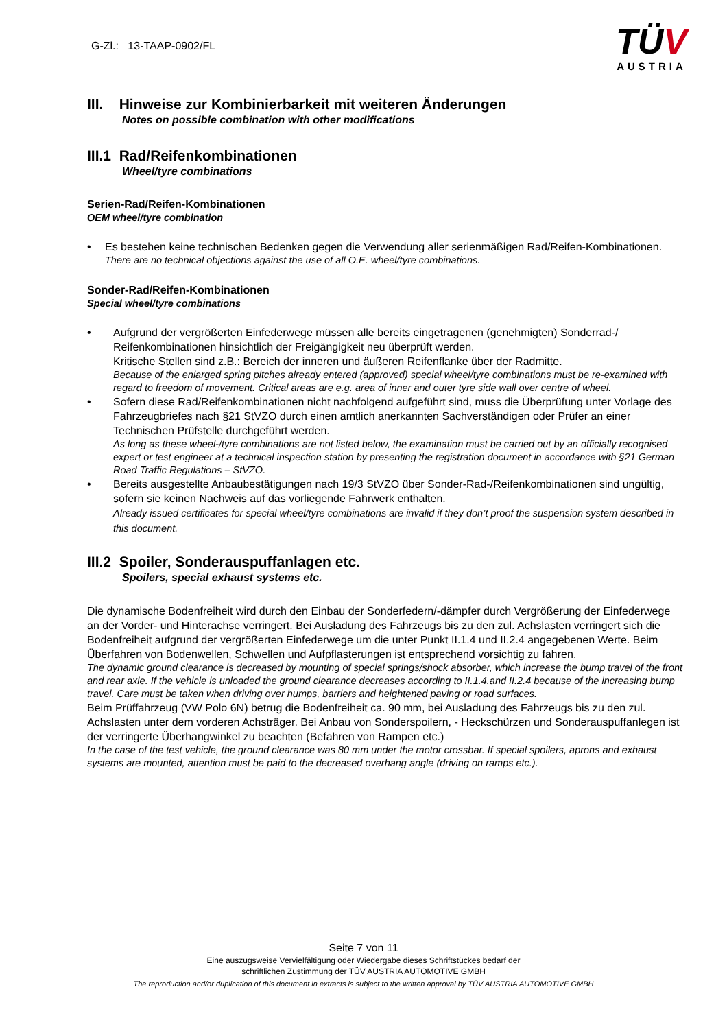G-Zl.: 13-TAAP-0902/FL
TÜV
AUSTRIA
III. Hinweise zur Kombinierbarkeit mit weiteren Änderungen
Notes on possible combination with other modifications
III.1 Rad/Reifenkombinationen
Wheel/tyre combinations
Serien-Rad/Reifen-Kombinationen
OEM wheel/tyre combination
• Es bestehen keine technischen Bedenken gegen die Verwendung aller serienmäßigen Rad/Reifen-Kombinationen.
There are no technical objections against the use of all O.E. wheel/tyre combinations.
Sonder-Rad/Reifen-Kombinationen
Special wheel/tyre combinations
• Aufgrund der vergrößerten Einfederwege müssen alle bereits eingetragenen (genehmigten) Sonderrad-/ Reifenkombinationen hinsichtlich der Freigängigkeit neu überprüft werden.
Kritische Stellen sind z.B.: Bereich der inneren und äußeren Reifenflanke über der Radmitte.
Because of the enlarged spring pitches already entered (approved) special wheel/tyre combinations must be re-examined with regard to freedom of movement. Critical areas are e.g. area of inner and outer tyre side wall over centre of wheel.
• Sofern diese Rad/Reifenkombinationen nicht nachfolgend aufgeführt sind, muss die Überprüfung unter Vorlage des Fahrzeugbriefes nach §21 StVZO durch einen amtlich anerkannten Sachverständigen oder Prüfer an einer Technischen Prüfstelle durchgeführt werden.
As long as these wheel-/tyre combinations are not listed below, the examination must be carried out by an officially recognised expert or test engineer at a technical inspection station by presenting the registration document in accordance with §21 German Road Traffic Regulations – StVZO.
• Bereits ausgestellte Anbaubestätigungen nach 19/3 StVZO über Sonder-Rad-/Reifenkombinationen sind ungültig, sofern sie keinen Nachweis auf das vorliegende Fahrwerk enthalten.
Already issued certificates for special wheel/tyre combinations are invalid if they don’t proof the suspension system described in this document.
III.2 Spoiler, Sonderauspuffanlagen etc.
Spoilers, special exhaust systems etc.
Die dynamische Bodenfreiheit wird durch den Einbau der Sonderfedern/-dämpfer durch Vergrößerung der Einfederwege an der Vorder- und Hinterachse verringert. Bei Ausladung des Fahrzeugs bis zu den zul. Achslasten verringert sich die Bodenfreiheit aufgrund der vergrößerten Einfederwege um die unter Punkt II.1.4 und II.2.4 angegebenen Werte. Beim Überfahren von Bodenwellen, Schwellen und Aufpflasterungen ist entsprechend vorsichtig zu fahren.
The dynamic ground clearance is decreased by mounting of special springs/shock absorber, which increase the bump travel of the front and rear axle. If the vehicle is unloaded the ground clearance decreases according to II.1.4.and II.2.4 because of the increasing bump travel. Care must be taken when driving over humps, barriers and heightened paving or road surfaces.
Beim Prüffahrzeug (VW Polo 6N) betrug die Bodenfreiheit ca. 90 mm, bei Ausladung des Fahrzeugs bis zu den zul. Achslasten unter dem vorderen Achsträger. Bei Anbau von Sonderspoilern, - Heckschürzen und Sonderauspuffanlegen ist der verringerte Überhangwinkel zu beachten (Befahren von Rampen etc.)
In the case of the test vehicle, the ground clearance was 80 mm under the motor crossbar. If special spoilers, aprons and exhaust systems are mounted, attention must be paid to the decreased overhang angle (driving on ramps etc.).
Seite 7 von 11
Eine auszugsweise Vervielfältigung oder Wiedergabe dieses Schriftstückes bedarf der
schriftlichen Zustimmung der TÜV AUSTRIA AUTOMOTIVE GMBH
The reproduction and/or duplication of this document in extracts is subject to the written approval by TÜV AUSTRIA AUTOMOTIVE GMBH